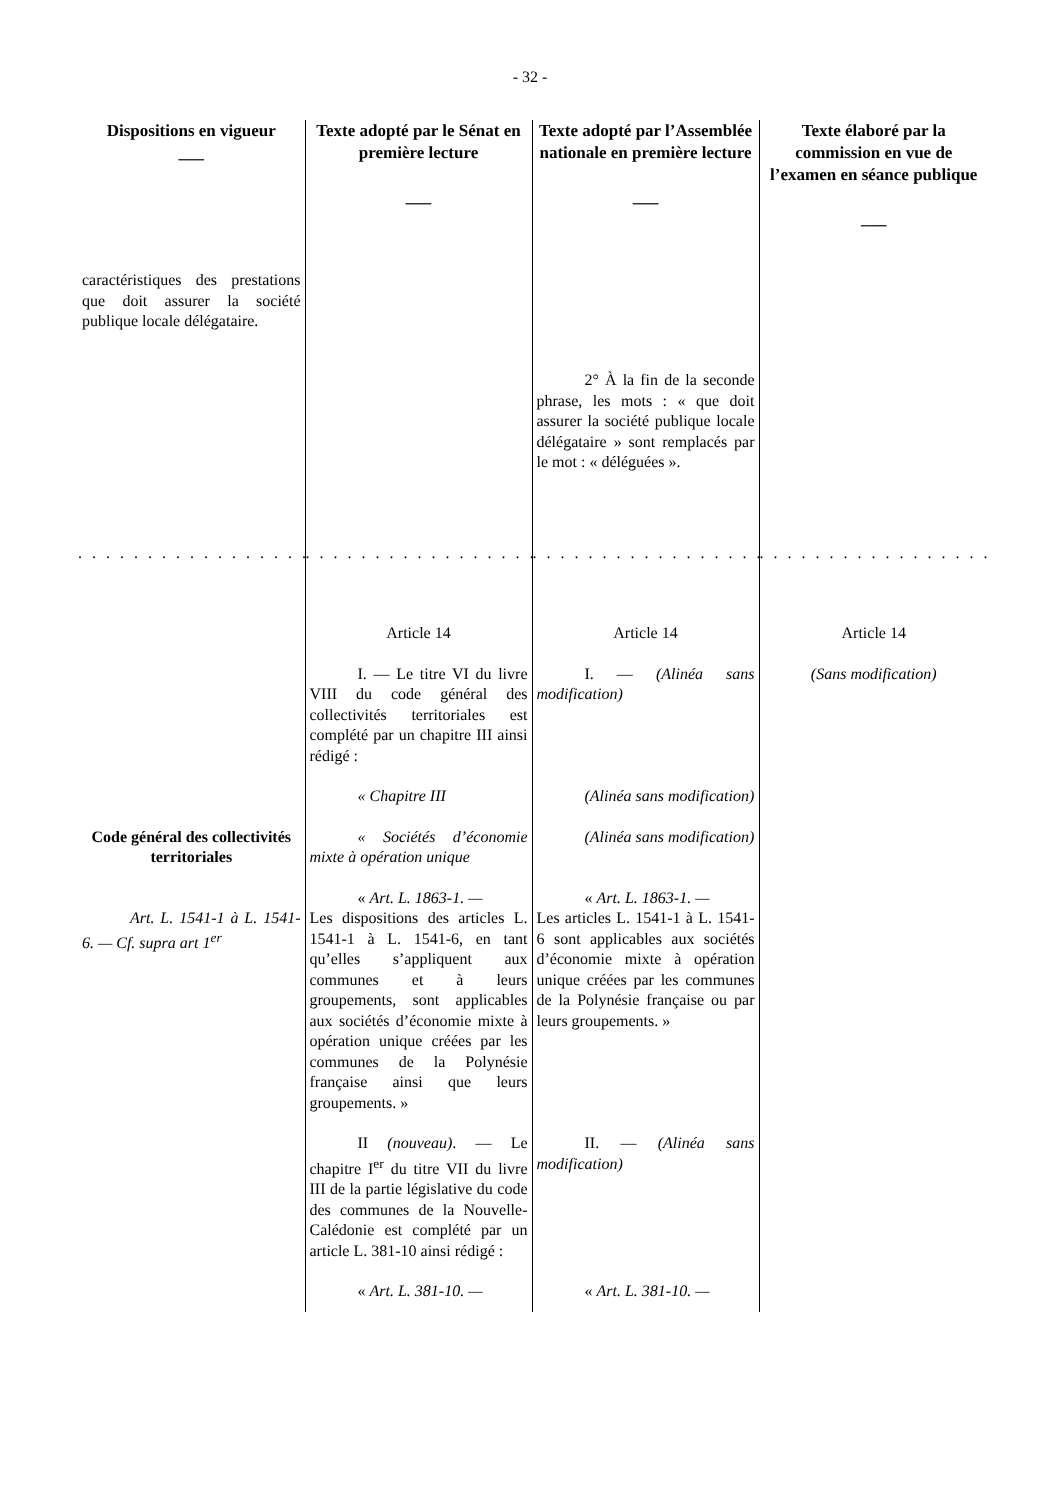- 32 -
| Dispositions en vigueur ___ | Texte adopté par le Sénat en première lecture ___ | Texte adopté par l’Assemblée nationale en première lecture ___ | Texte élaboré par la commission en vue de l’examen en séance publique ___ |
| --- | --- | --- | --- |
| caractéristiques des prestations que doit assurer la société publique locale délégataire. | | | |
| | | 2° À la fin de la seconde phrase, les mots : « que doit assurer la société publique locale délégataire » sont remplacés par le mot : « déléguées ». | |
| . . . . . . . . . . . . . . . . . . . . | . . . . . . . . . . . . . . . . . . . . | . . . . . . . . . . . . . . . . . . . . | . . . . . . . . . . . . . . . . . . . . |
| | Article 14 | Article 14 | Article 14 |
| | I. — Le titre VI du livre VIII du code général des collectivités territoriales est complété par un chapitre III ainsi rédigé : | I. — (Alinéa sans modification) | (Sans modification) |
| | « Chapitre III | (Alinéa sans modification) | |
| Code général des collectivités territoriales | « Sociétés d’économie mixte à opération unique | (Alinéa sans modification) | |
| Art. L. 1541-1 à L. 1541-6. — Cf. supra art 1<sup>er</sup> | « Art. L. 1863-1. — Les dispositions des articles L. 1541-1 à L. 1541-6, en tant qu’elles s’appliquent aux communes et à leurs groupements, sont applicables aux sociétés d’économie mixte à opération unique créées par les communes de la Polynésie française ainsi que leurs groupements. » | « Art. L. 1863-1. — Les articles L. 1541-1 à L. 1541-6 sont applicables aux sociétés d’économie mixte à opération unique créées par les communes de la Polynésie française ou par leurs groupements. » | |
| | II (nouveau) . — Le chapitre I<sup>er</sup> du titre VII du livre III de la partie législative du code des communes de la Nouvelle-Calédonie est complété par un article L. 381-10 ainsi rédigé : | II. — (Alinéa sans modification) | |
| | « Art. L. 381-10. — | « Art. L. 381-10. — | |